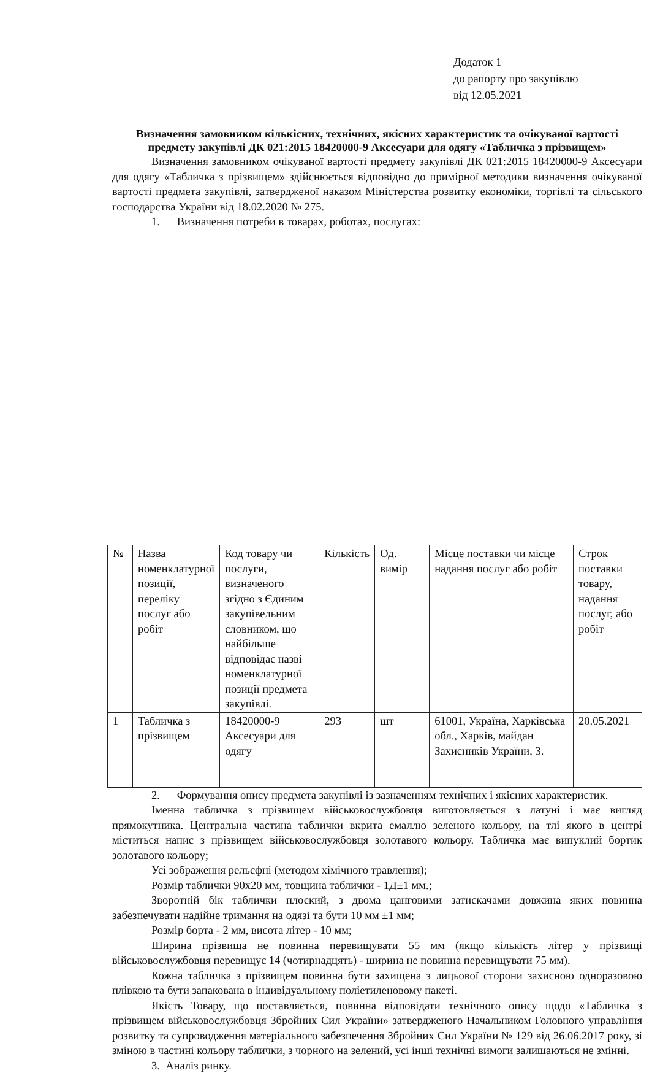Додаток 1
до рапорту про закупівлю
від 12.05.2021
Визначення замовником кількісних, технічних, якісних характеристик та очікуваної вартості предмету закупівлі ДК 021:2015 18420000-9 Аксесуари для одягу «Табличка з прізвищем»
Визначення замовником очікуваної вартості предмету закупівлі ДК 021:2015 18420000-9 Аксесуари для одягу «Табличка з прізвищем» здійснюється відповідно до примірної методики визначення очікуваної вартості предмета закупівлі, затвердженої наказом Міністерства розвитку економіки, торгівлі та сільського господарства України від 18.02.2020 № 275.
1. Визначення потреби в товарах, роботах, послугах:
| № | Назва номенклатурної позиції, переліку послуг або робіт | Код товару чи послуги, визначеного згідно з Єдиним закупівельним словником, що найбільше відповідає назві номенклатурної позиції предмета закупівлі. | Кількість | Од. вимір | Місце поставки чи місце надання послуг або робіт | Строк поставки товару, надання послуг, або робіт |
| --- | --- | --- | --- | --- | --- | --- |
| 1 | Табличка з прізвищем | 18420000-9 Аксесуари для одягу | 293 | шт | 61001, Україна, Харківська обл., Харків, майдан Захисників України, 3. | 20.05.2021 |
2. Формування опису предмета закупівлі із зазначенням технічних і якісних характеристик.
Іменна табличка з прізвищем військовослужбовця виготовляється з латуні і має вигляд прямокутника. Центральна частина таблички вкрита емаллю зеленого кольору, на тлі якого в центрі міститься напис з прізвищем військовослужбовця золотавого кольору. Табличка має випуклий бортик золотавого кольору;
Усі зображення рельєфні (методом хімічного травлення);
Розмір таблички 90х20 мм, товщина таблички - 1Д±1 мм.;
Зворотній бік таблички плоский, з двома цанговими затискачами довжина яких повинна забезпечувати надійне тримання на одязі та бути 10 мм ±1 мм;
Розмір борта - 2 мм, висота літер - 10 мм;
Ширина прізвища не повинна перевищувати 55 мм (якщо кількість літер у прізвищі військовослужбовця перевищує 14 (чотирнадцять) - ширина не повинна перевищувати 75 мм).
Кожна табличка з прізвищем повинна бути захищена з лицьової сторони захисною одноразовою плівкою та бути запакована в індивідуальному поліетиленовому пакеті.
Якість Товару, що поставляється, повинна відповідати технічного опису щодо «Табличка з прізвищем військовослужбовця Збройних Сил України» затвердженого Начальником Головного управління розвитку та супроводження матеріального забезпечення Збройних Сил України № 129 від 26.06.2017 року, зі зміною в частині кольору таблички, з чорного на зелений, усі інші технічні вимоги залишаються не змінні.
3. Аналіз ринку.